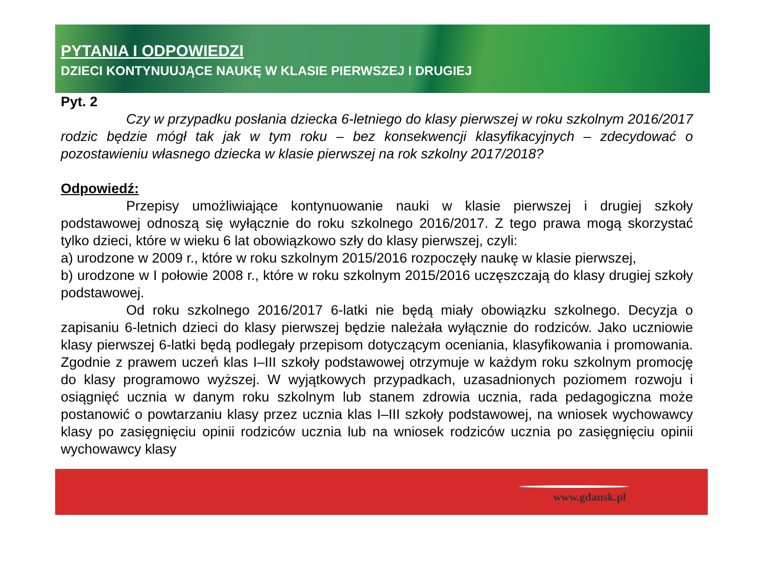PYTANIA I ODPOWIEDZI
DZIECI KONTYNUUJĄCE NAUKĘ W KLASIE PIERWSZEJ I DRUGIEJ
Pyt. 2
Czy w przypadku posłania dziecka 6-letniego do klasy pierwszej w roku szkolnym 2016/2017 rodzic będzie mógł tak jak w tym roku – bez konsekwencji klasyfikacyjnych – zdecydować o pozostawieniu własnego dziecka w klasie pierwszej na rok szkolny 2017/2018?
Odpowiedź:
Przepisy umożliwiające kontynuowanie nauki w klasie pierwszej i drugiej szkoły podstawowej odnoszą się wyłącznie do roku szkolnego 2016/2017. Z tego prawa mogą skorzystać tylko dzieci, które w wieku 6 lat obowiązkowo szły do klasy pierwszej, czyli:
a) urodzone w 2009 r., które w roku szkolnym 2015/2016 rozpoczęły naukę w klasie pierwszej,
b) urodzone w I połowie 2008 r., które w roku szkolnym 2015/2016 uczęszczają do klasy drugiej szkoły podstawowej.
Od roku szkolnego 2016/2017 6-latki nie będą miały obowiązku szkolnego. Decyzja o zapisaniu 6-letnich dzieci do klasy pierwszej będzie należała wyłącznie do rodziców. Jako uczniowie klasy pierwszej 6-latki będą podlegały przepisom dotyczącym oceniania, klasyfikowania i promowania. Zgodnie z prawem uczeń klas I–III szkoły podstawowej otrzymuje w każdym roku szkolnym promocję do klasy programowo wyższej. W wyjątkowych przypadkach, uzasadnionych poziomem rozwoju i osiągnięć ucznia w danym roku szkolnym lub stanem zdrowia ucznia, rada pedagogiczna może postanowić o powtarzaniu klasy przez ucznia klas I–III szkoły podstawowej, na wniosek wychowawcy klasy po zasięgnięciu opinii rodziców ucznia lub na wniosek rodziców ucznia po zasięgnięciu opinii wychowawcy klasy
www.gdansk.pl